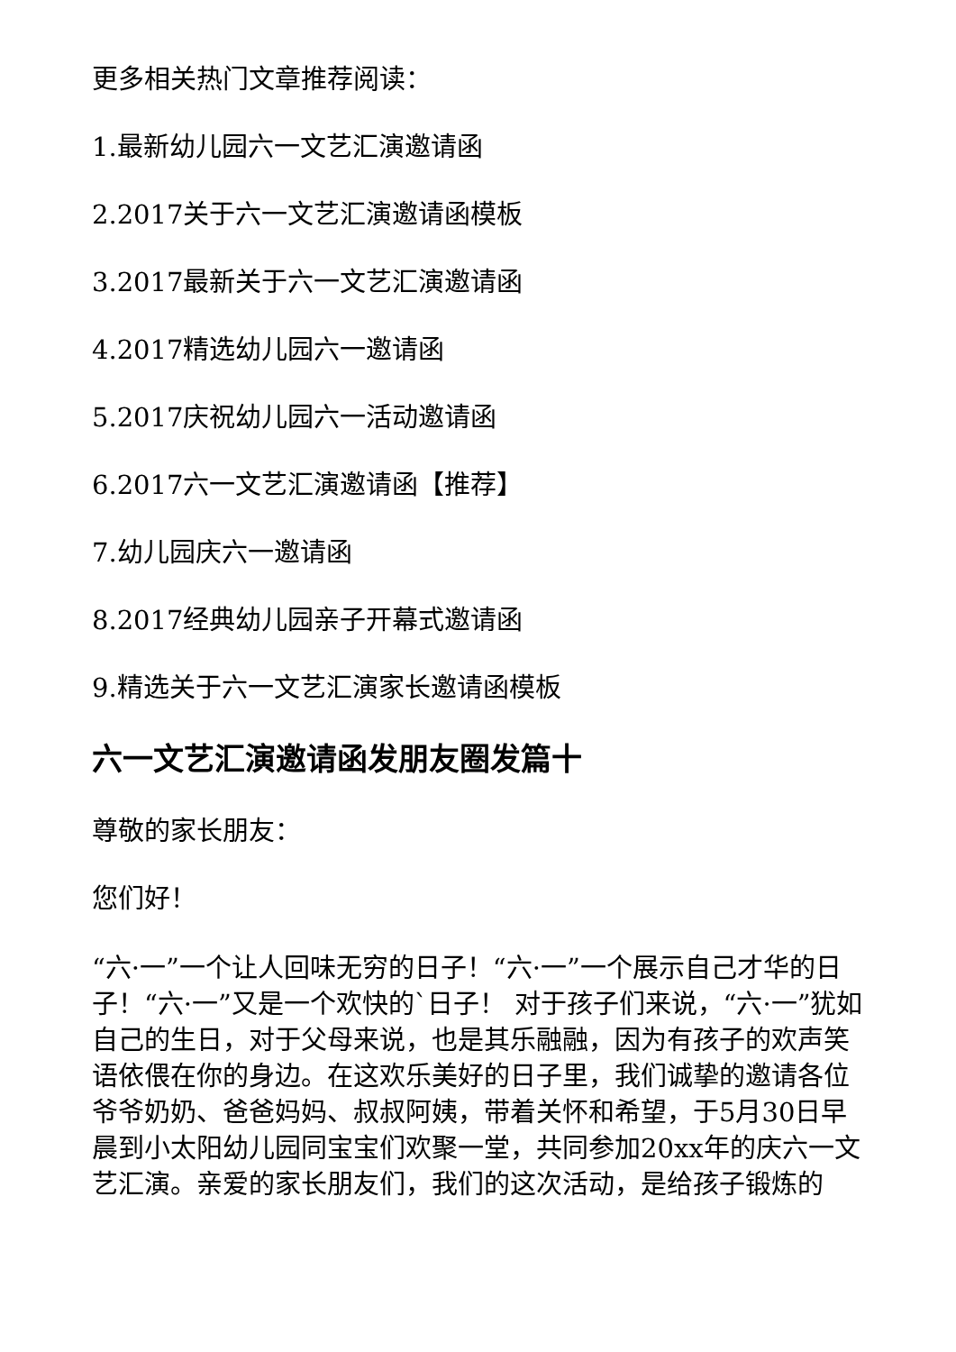更多相关热门文章推荐阅读：
1.最新幼儿园六一文艺汇演邀请函
2.2017关于六一文艺汇演邀请函模板
3.2017最新关于六一文艺汇演邀请函
4.2017精选幼儿园六一邀请函
5.2017庆祝幼儿园六一活动邀请函
6.2017六一文艺汇演邀请函【推荐】
7.幼儿园庆六一邀请函
8.2017经典幼儿园亲子开幕式邀请函
9.精选关于六一文艺汇演家长邀请函模板
六一文艺汇演邀请函发朋友圈发篇十
尊敬的家长朋友：
您们好！
“六·一”一个让人回味无穷的日子！“六·一”一个展示自己才华的日子！“六·一”又是一个欢快的`日子！ 对于孩子们来说，“六·一”犹如自己的生日，对于父母来说，也是其乐融融，因为有孩子的欢声笑语依偎在你的身边。在这欢乐美好的日子里，我们诚挚的邀请各位爷爷奶奶、爸爸妈妈、叔叔阿姨，带着关怀和希望，于5月30日早晨到小太阳幼儿园同宝宝们欢聚一堂，共同参加20xx年的庆六一文艺汇演。亲爱的家长朋友们，我们的这次活动，是给孩子锻炼的